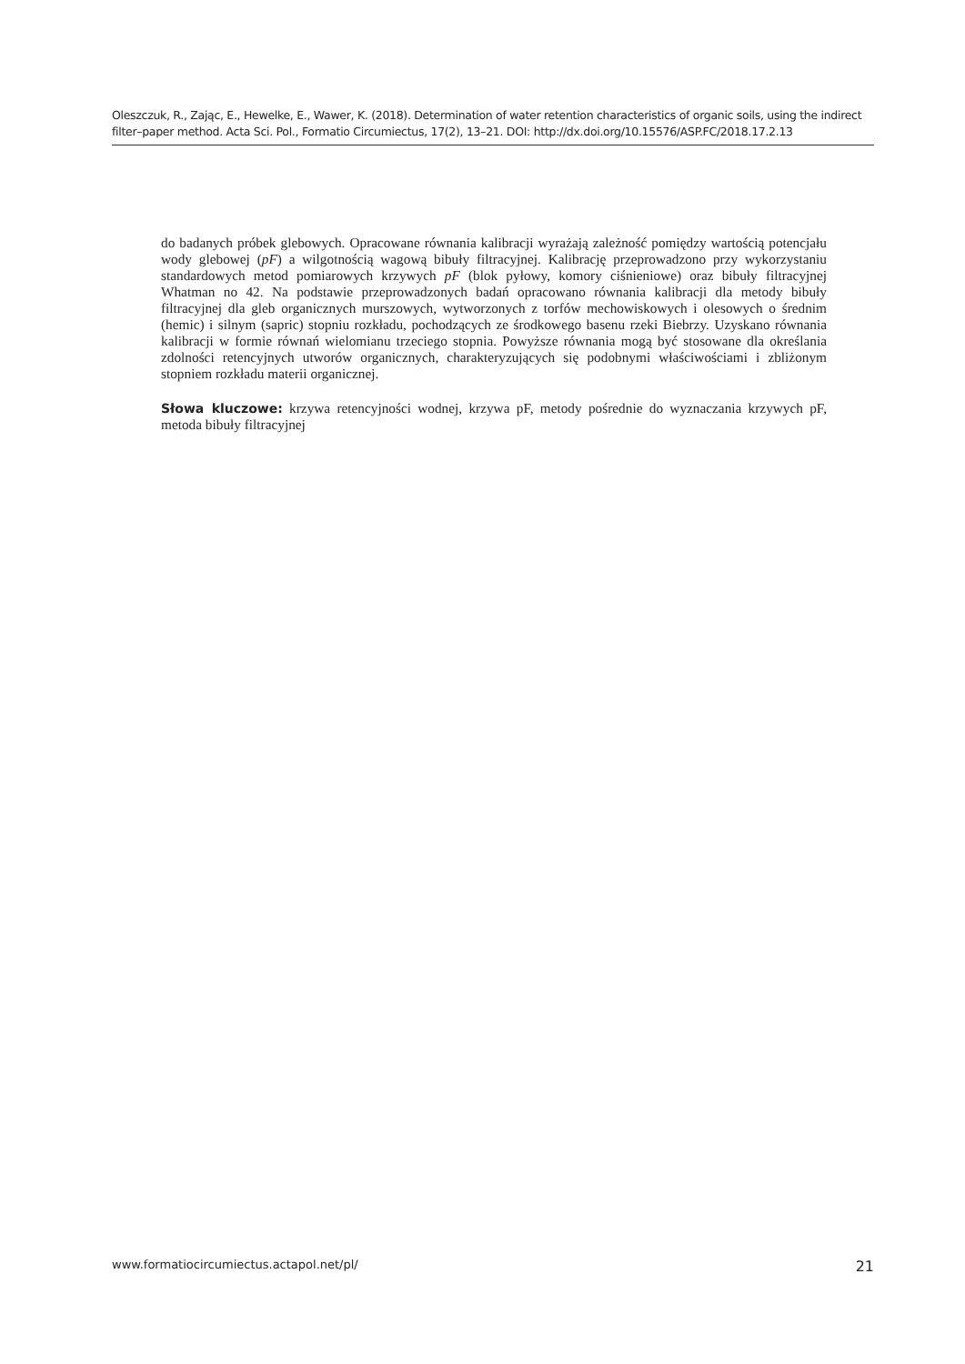Oleszczuk, R., Zając, E., Hewelke, E., Wawer, K. (2018). Determination of water retention characteristics of organic soils, using the indirect filter–paper method. Acta Sci. Pol., Formatio Circumiectus, 17(2), 13–21. DOI: http://dx.doi.org/10.15576/ASP.FC/2018.17.2.13
do badanych próbek glebowych. Opracowane równania kalibracji wyrażają zależność pomiędzy wartością potencjału wody glebowej (pF) a wilgotnością wagową bibuły filtracyjnej. Kalibrację przeprowadzono przy wykorzystaniu standardowych metod pomiarowych krzywych pF (blok pyłowy, komory ciśnieniowe) oraz bibuły filtracyjnej Whatman no 42. Na podstawie przeprowadzonych badań opracowano równania kalibracji dla metody bibuły filtracyjnej dla gleb organicznych murszowych, wytworzonych z torfów mechowiskowych i olesowych o średnim (hemic) i silnym (sapric) stopniu rozkładu, pochodzących ze środkowego basenu rzeki Biebrzy. Uzyskano równania kalibracji w formie równań wielomianu trzeciego stopnia. Powyższe równania mogą być stosowane dla określania zdolności retencyjnych utworów organicznych, charakteryzujących się podobnymi właściwościami i zbliżonym stopniem rozkładu materii organicznej.
Słowa kluczowe: krzywa retencyjności wodnej, krzywa pF, metody pośrednie do wyznaczania krzywych pF, metoda bibuły filtracyjnej
www.formatiocircumiectus.actapol.net/pl/ 21